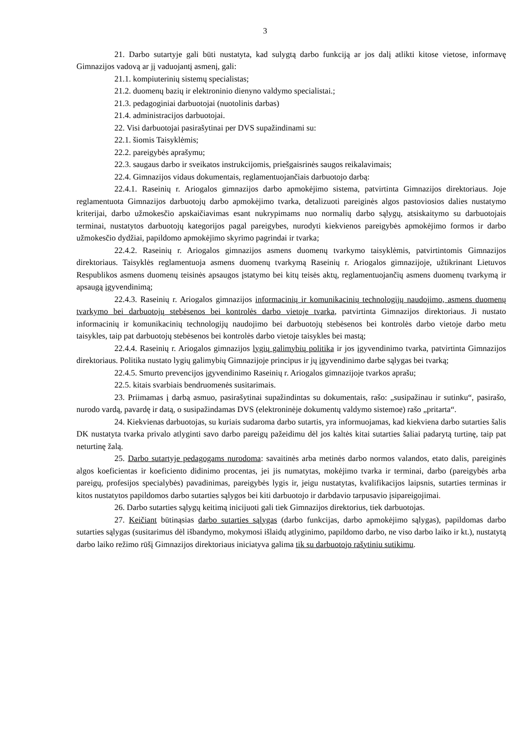3
21. Darbo sutartyje gali būti nustatyta, kad sulygtą darbo funkciją ar jos dalį atlikti kitose vietose, informavę Gimnazijos vadovą ar jį vaduojantį asmenį, gali:
21.1. kompiuterinių sistemų specialistas;
21.2. duomenų bazių ir elektroninio dienyno valdymo specialistai.;
21.3. pedagoginiai darbuotojai (nuotolinis darbas)
21.4. administracijos darbuotojai.
22. Visi darbuotojai pasirašytinai per DVS supažindinami su:
22.1. šiomis Taisyklėmis;
22.2. pareigybės aprašymu;
22.3. saugaus darbo ir sveikatos instrukcijomis, priešgaisrinės saugos reikalavimais;
22.4. Gimnazijos vidaus dokumentais, reglamentuojančiais darbuotojo darbą:
22.4.1. Raseinių r. Ariogalos gimnazijos darbo apmokėjimo sistema, patvirtinta Gimnazijos direktoriaus. Joje reglamentuota Gimnazijos darbuotojų darbo apmokėjimo tvarka, detalizuoti pareiginės algos pastoviosios dalies nustatymo kriterijai, darbo užmokesčio apskaičiavimas esant nukrypimams nuo normalių darbo sąlygų, atsiskaitymo su darbuotojais terminai, nustatytos darbuotojų kategorijos pagal pareigybes, nurodyti kiekvienos pareigybės apmokėjimo formos ir darbo užmokesčio dydžiai, papildomo apmokėjimo skyrimo pagrindai ir tvarka;
22.4.2. Raseinių r. Ariogalos gimnazijos asmens duomenų tvarkymo taisyklėmis, patvirtintomis Gimnazijos direktoriaus. Taisyklės reglamentuoja asmens duomenų tvarkymą Raseinių r. Ariogalos gimnazijoje, užtikrinant Lietuvos Respublikos asmens duomenų teisinės apsaugos įstatymo bei kitų teisės aktų, reglamentuojančių asmens duomenų tvarkymą ir apsaugą įgyvendinimą;
22.4.3. Raseinių r. Ariogalos gimnazijos informacinių ir komunikacinių technologijų naudojimo, asmens duomenų tvarkymo bei darbuotojų stebėsenos bei kontrolės darbo vietoje tvarka, patvirtinta Gimnazijos direktoriaus. Ji nustato informacinių ir komunikacinių technologijų naudojimo bei darbuotojų stebėsenos bei kontrolės darbo vietoje darbo metu taisykles, taip pat darbuotojų stebėsenos bei kontrolės darbo vietoje taisykles bei mastą;
22.4.4. Raseinių r. Ariogalos gimnazijos lygių galimybių politika ir jos įgyvendinimo tvarka, patvirtinta Gimnazijos direktoriaus. Politika nustato lygių galimybių Gimnazijoje principus ir jų įgyvendinimo darbe sąlygas bei tvarką;
22.4.5. Smurto prevencijos įgyvendinimo Raseinių r. Ariogalos gimnazijoje tvarkos aprašu;
22.5. kitais svarbiais bendruomenės susitarimais.
23. Priimamas į darbą asmuo, pasirašytinai supažindintas su dokumentais, rašo: „susipažinau ir sutinku“, pasirašo, nurodo vardą, pavardę ir datą, o susipažindamas DVS (elektroninėje dokumentų valdymo sistemoe) rašo „pritarta“.
24. Kiekvienas darbuotojas, su kuriais sudaroma darbo sutartis, yra informuojamas, kad kiekviena darbo sutarties šalis DK nustatyta tvarka privalo atlyginti savo darbo pareigų pažeidimu dėl jos kaltės kitai sutarties šaliai padarytą turtinę, taip pat neturtinę žalą.
25. Darbo sutartyje pedagogams nurodoma: savaitinės arba metinės darbo normos valandos, etato dalis, pareiginės algos koeficientas ir koeficiento didinimo procentas, jei jis numatytas, mokėjimo tvarka ir terminai, darbo (pareigybės arba pareigų, profesijos specialybės) pavadinimas, pareigybės lygis ir, jeigu nustatytas, kvalifikacijos laipsnis, sutarties terminas ir kitos nustatytos papildomos darbo sutarties sąlygos bei kiti darbuotojo ir darbdavio tarpusavio įsipareigojimai.
26. Darbo sutarties sąlygų keitimą inicijuoti gali tiek Gimnazijos direktorius, tiek darbuotojas.
27. Keičiant būtinąsias darbo sutarties sąlygas (darbo funkcijas, darbo apmokėjimo sąlygas), papildomas darbo sutarties sąlygas (susitarimus dėl išbandymo, mokymosi išlaidų atlyginimo, papildomo darbo, ne viso darbo laiko ir kt.), nustatytą darbo laiko režimo rūšį Gimnazijos direktoriaus iniciatyva galima tik su darbuotojo rašytiniu sutikimu.